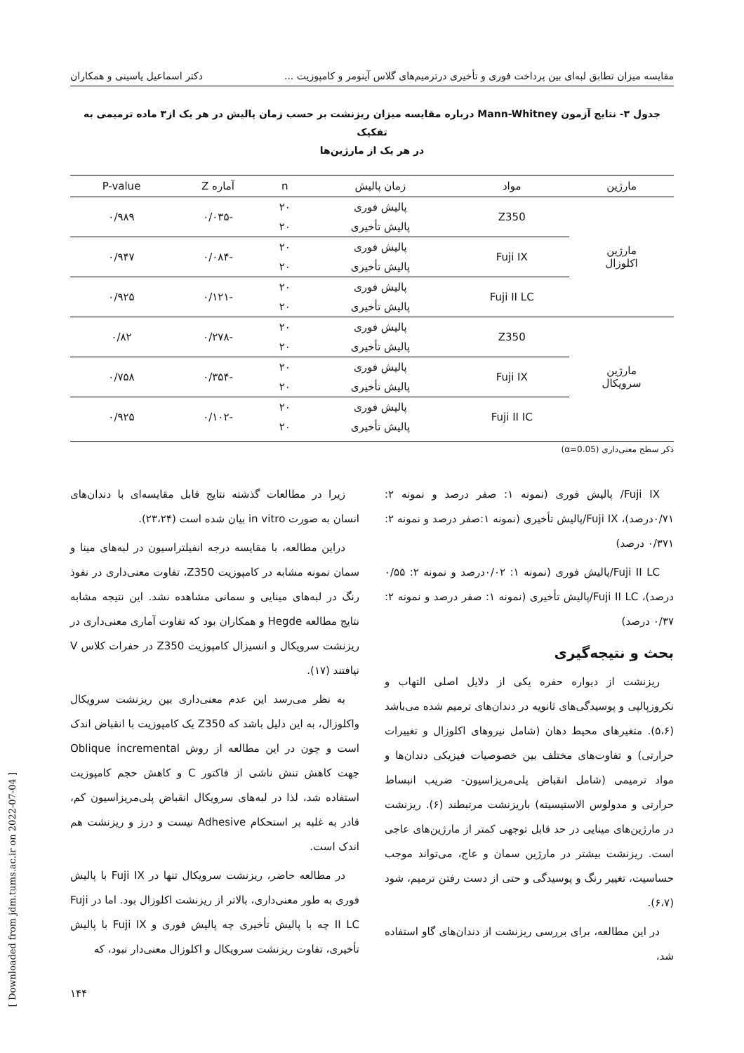مقایسه میزان تطابق لبه‌ای بین پرداخت فوری و تأخیری درترمیم‌های گلاس آینومر و کامپوزیت ... دکتر اسماعیل یاسینی و همکاران
جدول ۳- نتایج آزمون Mann-Whitney درباره مقایسه میزان ریزنشت بر حسب زمان پالیش در هر یک از۳ ماده ترمیمی به تفکیک
در هر یک از مارژین‌ها
| مارژین | مواد | زمان پالیش | n | آماره Z | P-value |
| --- | --- | --- | --- | --- | --- |
| مارژین اکلوزال | Z350 | پالیش فوری | ۲۰ | -۰/۰۳۵ | ۰/۹۸۹ |
| | | پالیش تأخیری | ۲۰ | | |
| | Fuji IX | پالیش فوری | ۲۰ | -۰/۰۸۴ | ۰/۹۴۷ |
| | | پالیش تأخیری | ۲۰ | | |
| | Fuji II LC | پالیش فوری | ۲۰ | -۰/۱۲۱ | ۰/۹۲۵ |
| | | پالیش تأخیری | ۲۰ | | |
| مارژین سرویکال | Z350 | پالیش فوری | ۲۰ | -۰/۲۷۸ | ۰/۸۲ |
| | | پالیش تأخیری | ۲۰ | | |
| | Fuji IX | پالیش فوری | ۲۰ | -۰/۳۵۴ | ۰/۷۵۸ |
| | | پالیش تأخیری | ۲۰ | | |
| | Fuji II IC | پالیش فوری | ۲۰ | -۰/۱۰۲ | ۰/۹۲۵ |
| | | پالیش تأخیری | ۲۰ | | |
ذکر سطح معنی‌داری (α=0.05)
Fuji IX/ پالیش فوری (نمونه ۱: صفر درصد و نمونه ۲: ۰/۷۱درصد)، Fuji IX/پالیش تأخیری (نمونه ۱:صفر درصد و نمونه ۲: ۰/۳۷۱ درصد)
Fuji II LC/پالیش فوری (نمونه ۱: ۰/۰۲درصد و نمونه ۲: ۰/۵۵ درصد)، Fuji II LC/پالیش تأخیری (نمونه ۱: صفر درصد و نمونه ۲: ۰/۳۷ درصد)
بحث و نتیجه‌گیری
ریزنشت از دیواره حفره یکی از دلایل اصلی التهاب و نکروزپالپی و پوسیدگی‌های ثانویه در دندان‌های ترمیم شده می‌باشد (۵،۶). متغیرهای محیط دهان (شامل نیروهای اکلوزال و تغییرات حرارتی) و تفاوت‌های مختلف بین خصوصیات فیزیکی دندان‌ها و مواد ترمیمی (شامل انقباض پلی‌مریزاسیون- ضریب انبساط حرارتی و مدولوس الاستیسیته) باریزنشت مرتبطند (۶). ریزنشت در مارژین‌های مینایی در حد قابل توجهی کمتر از مارژین‌های عاجی است. ریزنشت بیشتر در مارژین سمان و عاج، می‌تواند موجب حساسیت، تغییر رنگ و پوسیدگی و حتی از دست رفتن ترمیم، شود (۶،۷).
در این مطالعه، برای بررسی ریزنشت از دندان‌های گاو استفاده شد،
زیرا در مطالعات گذشته نتایج قابل مقایسه‌ای با دندان‌های انسان به صورت in vitro بیان شده است (۲۳،۲۴).
دراین مطالعه، با مقایسه درجه انفیلتراسیون در لبه‌های مینا و سمان نمونه مشابه در کامپوزیت Z350، تفاوت معنی‌داری در نفوذ رنگ در لبه‌های مینایی و سمانی مشاهده نشد. این نتیجه مشابه نتایج مطالعه Hegde و همکاران بود که تفاوت آماری معنی‌داری در ریزنشت سرویکال و انسیزال کامپوزیت Z350 در حفرات کلاس V نیافتند (۱۷).
به نظر می‌رسد این عدم معنی‌داری بین ریزنشت سرویکال واکلوزال، به این دلیل باشد که Z350 یک کامپوزیت با انقباض اندک است و چون در این مطالعه از روش Oblique incremental جهت کاهش تنش ناشی از فاکتور C و کاهش حجم کامپوزیت استفاده شد، لذا در لبه‌های سرویکال انقباض پلی‌مریزاسیون کم، قادر به غلبه بر استحکام Adhesive نیست و درز و ریزنشت هم اندک است.
در مطالعه حاضر، ریزنشت سرویکال تنها در Fuji IX با پالیش فوری به طور معنی‌داری، بالاتر از ریزنشت اکلوزال بود. اما در Fuji II LC چه با پالیش تأخیری چه پالیش فوری و Fuji IX با پالیش تأخیری، تفاوت ریزنشت سرویکال و اکلوزال معنی‌دار نبود، که
۱۴۴
[ Downloaded from jdm.tums.ac.ir on 2022-07-04 ]